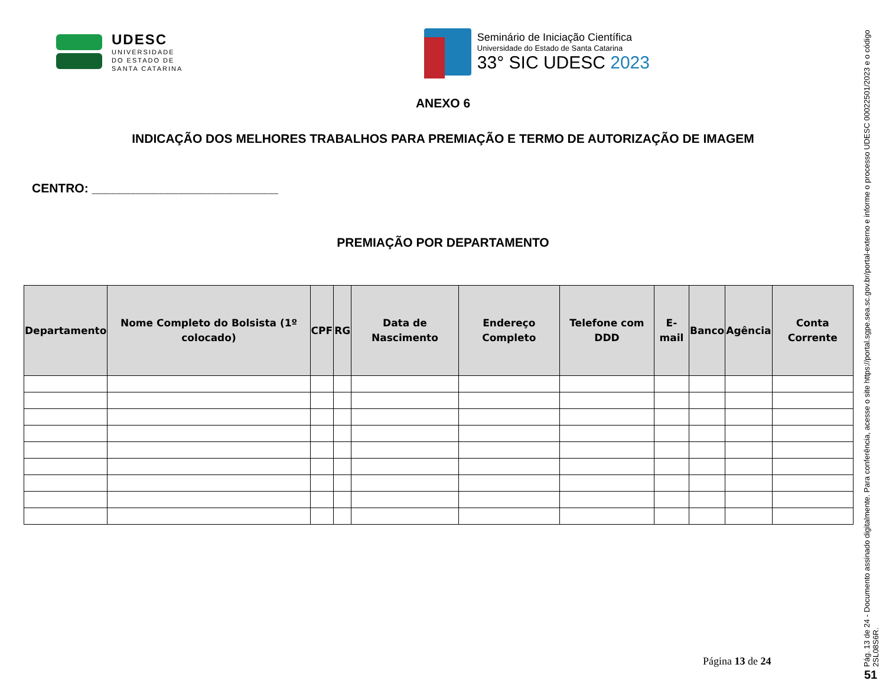UDESC
UNIVERSIDADE
DO ESTADO DE
SANTA CATARINA
Seminário de Iniciação Científica
Universidade do Estado de Santa Catarina
33° SIC UDESC 2023
ANEXO 6
INDICAÇÃO DOS MELHORES TRABALHOS PARA PREMIAÇÃO E TERMO DE AUTORIZAÇÃO DE IMAGEM
CENTRO: ___________________________
PREMIAÇÃO POR DEPARTAMENTO
| Departamento | Nome Completo do Bolsista (1º colocado) | CPF | RG | Data de Nascimento | Endereço Completo | Telefone com DDD | E-mail | Banco | Agência | Conta Corrente |
| --- | --- | --- | --- | --- | --- | --- | --- | --- | --- | --- |
Página 13 de 24
Pág. 13 de 24 - Documento assinado digitalmente. Para conferência, acesse o site https://portal.sgpe.sea.sc.gov.br/portal-externo e informe o processo UDESC 00022501/2023 e o código 2SL08S6R.
51